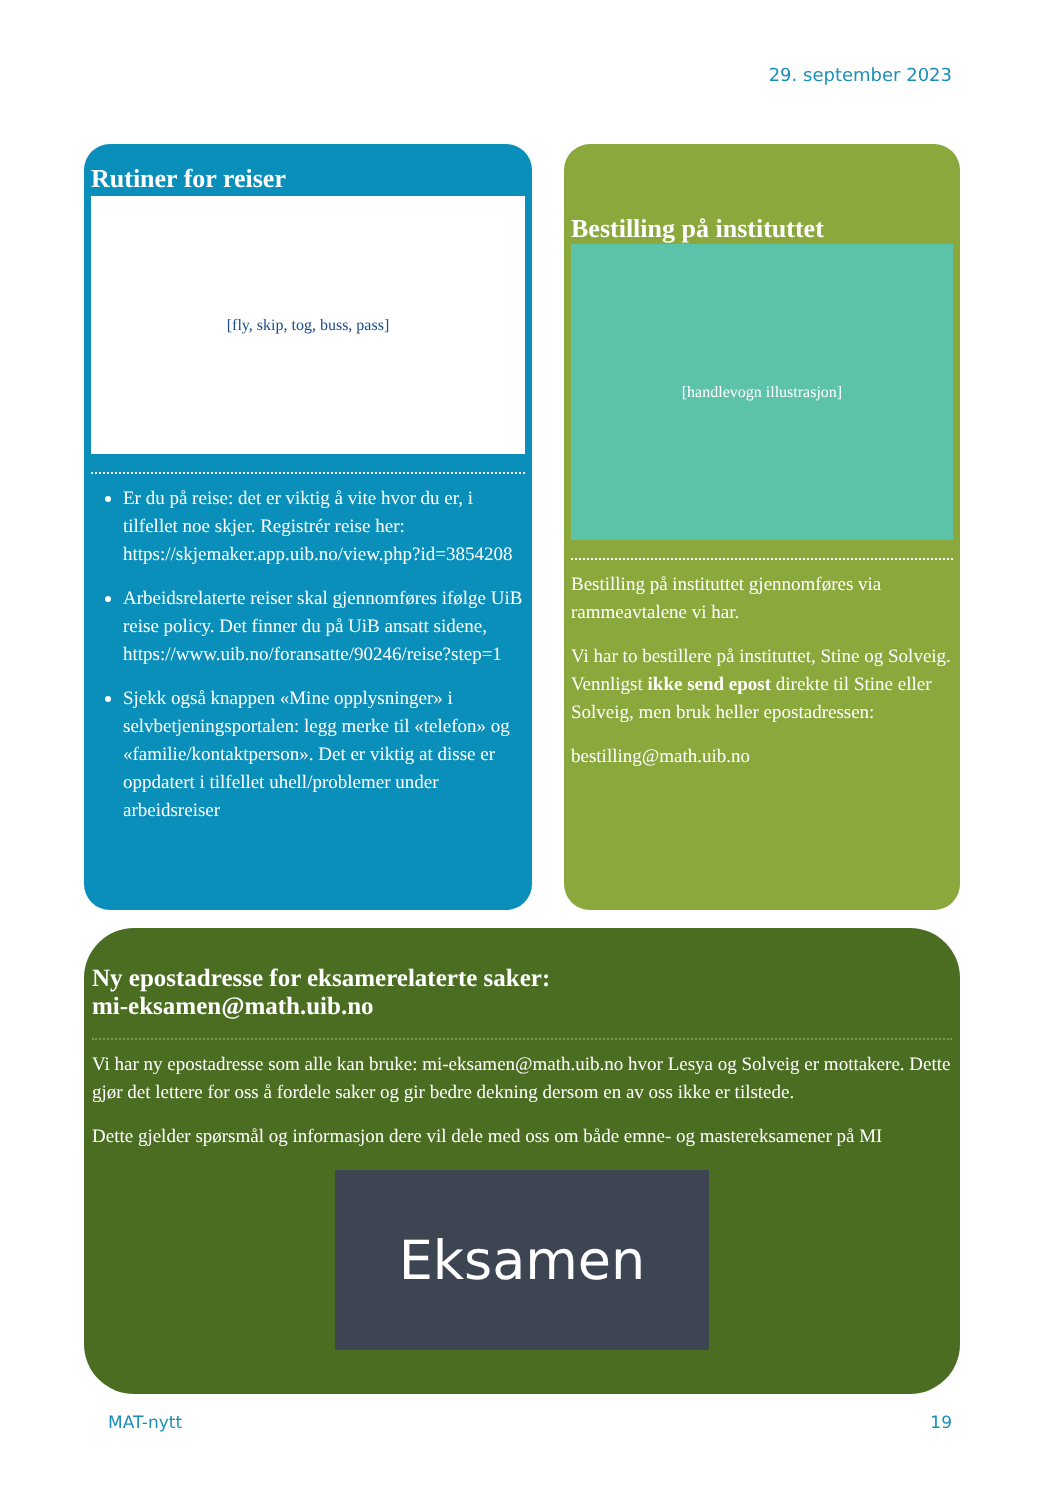29. september 2023
Rutiner for reiser
[fly, skip, tog, buss, pass]
Er du på reise: det er viktig å vite hvor du er, i tilfellet noe skjer. Registrér reise her: https://skjemaker.app.uib.no/view.php?id=3854208
Arbeidsrelaterte reiser skal gjennomføres ifølge UiB reise policy. Det finner du på UiB ansatt sidene, https://www.uib.no/foransatte/90246/reise?step=1
Sjekk også knappen «Mine opplysninger» i selvbetjeningsportalen: legg merke til «telefon» og «familie/kontaktperson». Det er viktig at disse er oppdatert i tilfellet uhell/problemer under arbeidsreiser
Bestilling på instituttet
[handlevogn illustrasjon]
Bestilling på instituttet gjennomføres via rammeavtalene vi har.
Vi har to bestillere på instituttet, Stine og Solveig. Vennligst ikke send epost direkte til Stine eller Solveig, men bruk heller epostadressen:
bestilling@math.uib.no
Ny epostadresse for eksamerelaterte saker:
mi-eksamen@math.uib.no
Vi har ny epostadresse som alle kan bruke: mi-eksamen@math.uib.no hvor Lesya og Solveig er mottakere. Dette gjør det lettere for oss å fordele saker og gir bedre dekning dersom en av oss ikke er tilstede.
Dette gjelder spørsmål og informasjon dere vil dele med oss om både emne- og mastereksamener på MI
Eksamen
MAT-nytt 19